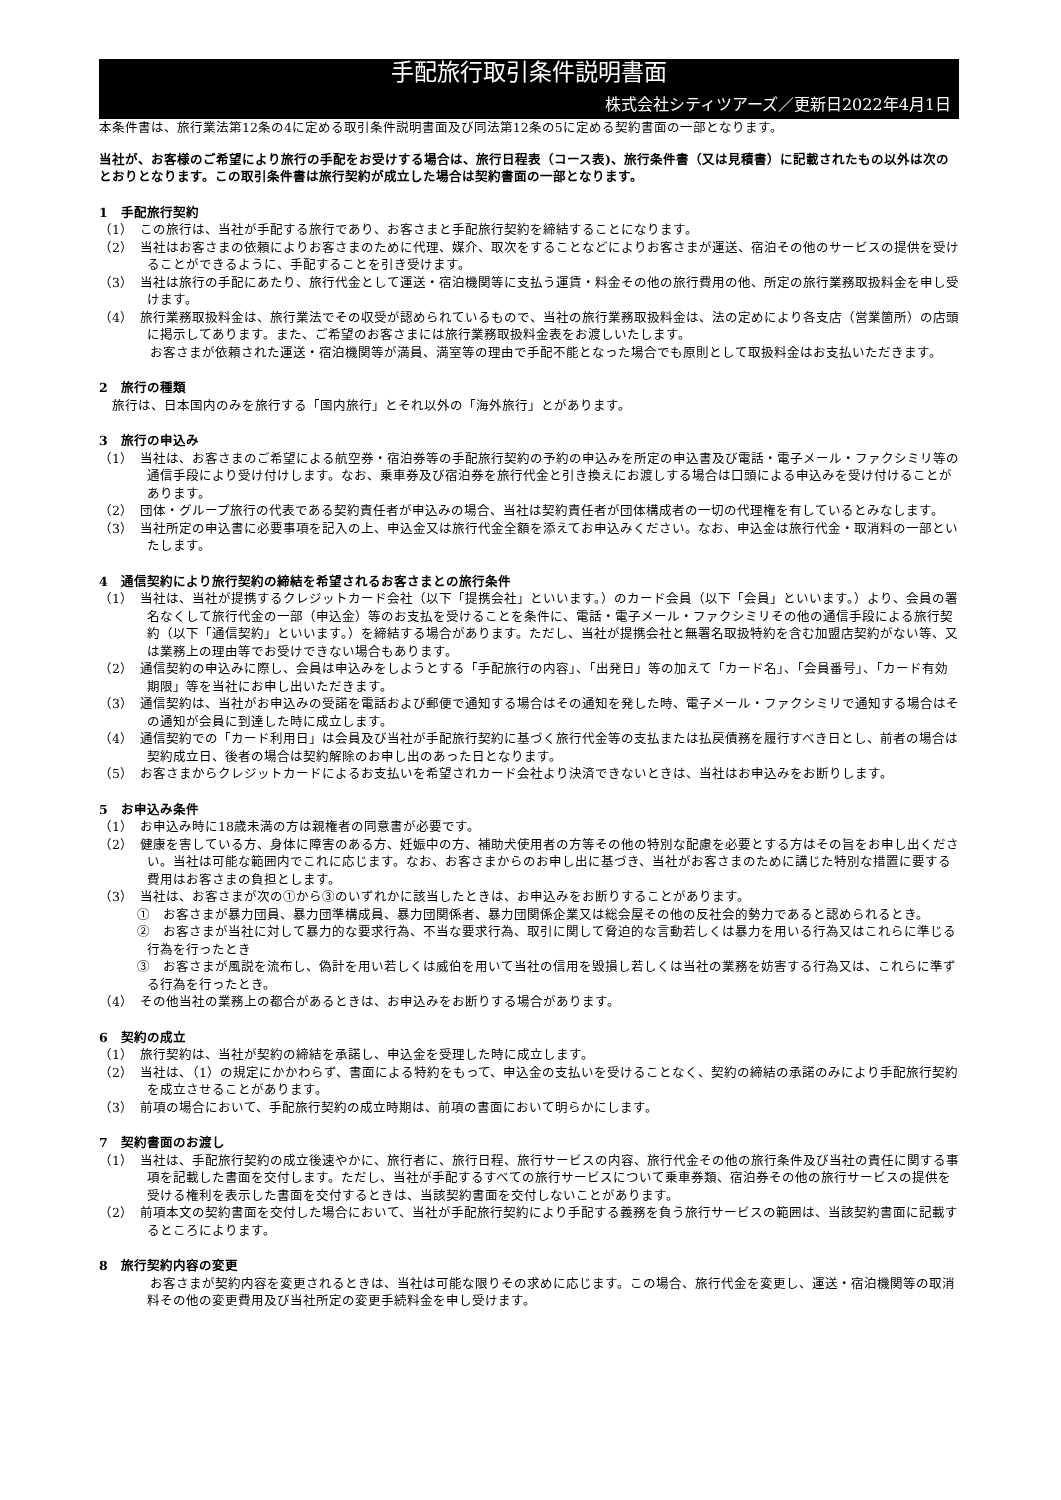手配旅行取引条件説明書面
株式会社シティツアーズ／更新日2022年4月1日
本条件書は、旅行業法第12条の4に定める取引条件説明書面及び同法第12条の5に定める契約書面の一部となります。
当社が、お客様のご希望により旅行の手配をお受けする場合は、旅行日程表（コース表)、旅行条件書（又は見積書）に記載されたもの以外は次のとおりとなります。この取引条件書は旅行契約が成立した場合は契約書面の一部となります。
1　手配旅行契約
（1）　この旅行は、当社が手配する旅行であり、お客さまと手配旅行契約を締結することになります。
（2）　当社はお客さまの依頼によりお客さまのために代理、媒介、取次をすることなどによりお客さまが運送、宿泊その他のサービスの提供を受けることができるように、手配することを引き受けます。
（3）　当社は旅行の手配にあたり、旅行代金として運送・宿泊機関等に支払う運賃・料金その他の旅行費用の他、所定の旅行業務取扱料金を申し受けます。
（4）　旅行業務取扱料金は、旅行業法でその収受が認められているもので、当社の旅行業務取扱料金は、法の定めにより各支店（営業箇所）の店頭に掲示してあります。また、ご希望のお客さまには旅行業務取扱料金表をお渡しいたします。
　お客さまが依頼された運送・宿泊機関等が満員、満室等の理由で手配不能となった場合でも原則として取扱料金はお支払いただきます。
2　旅行の種類
　旅行は、日本国内のみを旅行する「国内旅行」とそれ以外の「海外旅行」とがあります。
3　旅行の申込み
（1）　当社は、お客さまのご希望による航空券・宿泊券等の手配旅行契約の予約の申込みを所定の申込書及び電話・電子メール・ファクシミリ等の通信手段により受け付けします。なお、乗車券及び宿泊券を旅行代金と引き換えにお渡しする場合は口頭による申込みを受け付けることがあります。
（2）　団体・グループ旅行の代表である契約責任者が申込みの場合、当社は契約責任者が団体構成者の一切の代理権を有しているとみなします。
（3）　当社所定の申込書に必要事項を記入の上、申込金又は旅行代金全額を添えてお申込みください。なお、申込金は旅行代金・取消料の一部といたします。
4　通信契約により旅行契約の締結を希望されるお客さまとの旅行条件
（1）　当社は、当社が提携するクレジットカード会社（以下「提携会社」といいます。）のカード会員（以下「会員」といいます。）より、会員の署名なくして旅行代金の一部（申込金）等のお支払を受けることを条件に、電話・電子メール・ファクシミリその他の通信手段による旅行契約（以下「通信契約」といいます。）を締結する場合があります。ただし、当社が提携会社と無署名取扱特約を含む加盟店契約がない等、又は業務上の理由等でお受けできない場合もあります。
（2）　通信契約の申込みに際し、会員は申込みをしようとする「手配旅行の内容」、「出発日」等の加えて「カード名」、「会員番号」、「カード有効期限」等を当社にお申し出いただきます。
（3）　通信契約は、当社がお申込みの受諾を電話および郵便で通知する場合はその通知を発した時、電子メール・ファクシミリで通知する場合はその通知が会員に到達した時に成立します。
（4）　通信契約での「カード利用日」は会員及び当社が手配旅行契約に基づく旅行代金等の支払または払戻債務を履行すべき日とし、前者の場合は契約成立日、後者の場合は契約解除のお申し出のあった日となります。
（5）　お客さまからクレジットカードによるお支払いを希望されカード会社より決済できないときは、当社はお申込みをお断りします。
5　お申込み条件
（1）　お申込み時に18歳未満の方は親権者の同意書が必要です。
（2）　健康を害している方、身体に障害のある方、妊娠中の方、補助犬使用者の方等その他の特別な配慮を必要とする方はその旨をお申し出ください。当社は可能な範囲内でこれに応じます。なお、お客さまからのお申し出に基づき、当社がお客さまのために講じた特別な措置に要する費用はお客さまの負担とします。
（3）　当社は、お客さまが次の①から③のいずれかに該当したときは、お申込みをお断りすることがあります。
①　お客さまが暴力団員、暴力団準構成員、暴力団関係者、暴力団関係企業又は総会屋その他の反社会的勢力であると認められるとき。
②　お客さまが当社に対して暴力的な要求行為、不当な要求行為、取引に関して脅迫的な言動若しくは暴力を用いる行為又はこれらに準じる行為を行ったとき
③　お客さまが風説を流布し、偽計を用い若しくは威伯を用いて当社の信用を毀損し若しくは当社の業務を妨害する行為又は、これらに準ずる行為を行ったとき。
（4）　その他当社の業務上の都合があるときは、お申込みをお断りする場合があります。
6　契約の成立
（1）　旅行契約は、当社が契約の締結を承諾し、申込金を受理した時に成立します。
（2）　当社は、（1）の規定にかかわらず、書面による特約をもって、申込金の支払いを受けることなく、契約の締結の承諾のみにより手配旅行契約を成立させることがあります。
（3）　前項の場合において、手配旅行契約の成立時期は、前項の書面において明らかにします。
7　契約書面のお渡し
（1）　当社は、手配旅行契約の成立後速やかに、旅行者に、旅行日程、旅行サービスの内容、旅行代金その他の旅行条件及び当社の責任に関する事項を記載した書面を交付します。ただし、当社が手配するすべての旅行サービスについて乗車券類、宿泊券その他の旅行サービスの提供を受ける権利を表示した書面を交付するときは、当該契約書面を交付しないことがあります。
（2）　前項本文の契約書面を交付した場合において、当社が手配旅行契約により手配する義務を負う旅行サービスの範囲は、当該契約書面に記載するところによります。
8　旅行契約内容の変更
　お客さまが契約内容を変更されるときは、当社は可能な限りその求めに応じます。この場合、旅行代金を変更し、運送・宿泊機関等の取消料その他の変更費用及び当社所定の変更手続料金を申し受けます。